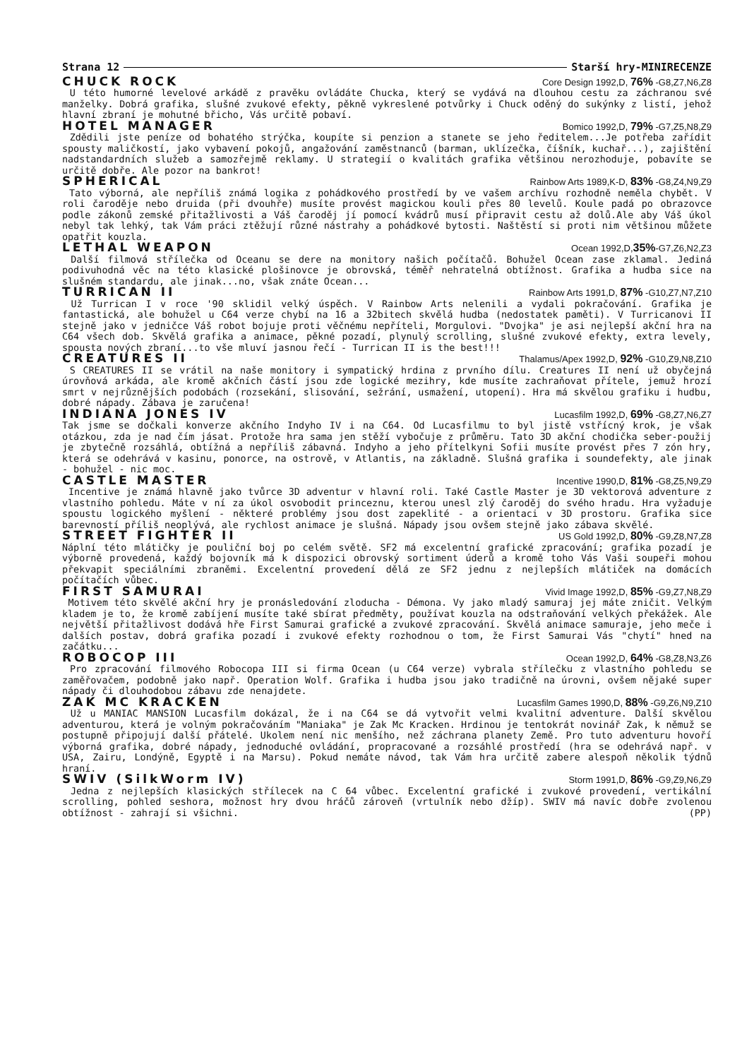Strana 12 Starší hry-MINIRECENZE
CHUCK ROCK Core Design 1992,D, 76% -G8,Z7,N6,Z8
U této humorné levelové arkádě z pravěku ovládáte Chucka, který se vydává na dlouhou cestu za záchranou své manželky. Dobrá grafika, slušné zvukové efekty, pěkně vykreslené potvůrky i Chuck oděný do sukýnky z listí, jehož hlavní zbraní je mohutné břicho, Vás určitě pobaví.
HOTEL MANAGER Bomico 1992,D, 79% -G7,Z5,N8,Z9
Zdědili jste peníze od bohatého strýčka, koupíte si penzion a stanete se jeho ředitelem...Je potřeba zařídit spousty maličkostí, jako vybavení pokojů, angažování zaměstnanců (barman, uklízečka, číšník, kuchař...), zajištění nadstandardních služeb a samozřejmě reklamy. U strategií o kvalitách grafika většinou nerozhoduje, pobavíte se určitě dobře. Ale pozor na bankrot!
SPHERICAL Rainbow Arts 1989,K-D, 83% -G8,Z4,N9,Z9
Tato výborná, ale nepříliš známá logika z pohádkového prostředí by ve vašem archívu rozhodně neměla chybět. V roli čaroděje nebo druida (při dvouhře) musíte provést magickou kouli přes 80 levelů. Koule padá po obrazovce podle zákonů zemské přitažlivosti a Váš čaroděj jí pomocí kvádrů musí připravit cestu až dolů.Ale aby Váš úkol nebyl tak lehký, tak Vám práci ztěžují různé nástrahy a pohádkové bytosti. Naštěstí si proti nim většinou můžete opatřit kouzla.
LETHAL WEAPON Ocean 1992,D,35%-G7,Z6,N2,Z3
Další filmová střílečka od Oceanu se dere na monitory našich počítačů. Bohužel Ocean zase zklamal. Jediná podivuhodná věc na této klasické plošinovce je obrovská, téměř nehratelná obtížnost. Grafika a hudba sice na slušném standardu, ale jinak...no, však znáte Ocean...
TURRICAN II Rainbow Arts 1991,D, 87% -G10,Z7,N7,Z10
Už Turrican I v roce '90 sklidil velký úspěch. V Rainbow Arts nelenili a vydali pokračování. Grafika je fantastická, ale bohužel u C64 verze chybí na 16 a 32bitech skvělá hudba (nedostatek paměti). V Turricanovi II stejně jako v jedničce Váš robot bojuje proti věčnému nepříteli, Morgulovi. "Dvojka" je asi nejlepší akční hra na C64 všech dob. Skvělá grafika a animace, pěkné pozadí, plynulý scrolling, slušné zvukové efekty, extra levely, spousta nových zbraní...to vše mluví jasnou řečí - Turrican II is the best!!!
CREATURES II Thalamus/Apex 1992,D, 92% -G10,Z9,N8,Z10
S CREATURES II se vrátil na naše monitory i sympatický hrdina z prvního dílu. Creatures II není už obyčejná úrovňová arkáda, ale kromě akčních částí jsou zde logické mezihry, kde musíte zachraňovat přítele, jemuž hrozí smrt v nejrůznějších podobách (rozsekání, slisování, sežrání, usmažení, utopení). Hra má skvělou grafiku i hudbu, dobré nápady. Zábava je zaručena!
INDIANA JONES IV Lucasfilm 1992,D, 69% -G8,Z7,N6,Z7
Tak jsme se dočkali konverze akčního Indyho IV i na C64. Od Lucasfilmu to byl jistě vstřícný krok, je však otázkou, zda je nad čím jásat. Protože hra sama jen stěží vybočuje z průměru. Tato 3D akční chodička seber-použij je zbytečně rozsáhlá, obtížná a nepříliš zábavná. Indyho a jeho přítelkyni Sofii musíte provést přes 7 zón hry, která se odehrává v kasinu, ponorce, na ostrově, v Atlantis, na základně. Slušná grafika i soundefekty, ale jinak - bohužel - nic moc.
CASTLE MASTER Incentive 1990,D, 81% -G8,Z5,N9,Z9
Incentive je známá hlavně jako tvůrce 3D adventur v hlavní roli. Také Castle Master je 3D vektorová adventure z vlastního pohledu. Máte v ní za úkol osvobodit princeznu, kterou unesl zlý čaroděj do svého hradu. Hra vyžaduje spoustu logického myšlení - některé problémy jsou dost zapeklité - a orientaci v 3D prostoru. Grafika sice barevností příliš neoplývá, ale rychlost animace je slušná. Nápady jsou ovšem stejně jako zábava skvělé.
STREET FIGHTER II US Gold 1992,D, 80% -G9,Z8,N7,Z8
Náplní této mlátičky je pouliční boj po celém světě. SF2 má excelentní grafické zpracování; grafika pozadí je výborně provedená, každý bojovník má k dispozici obrovský sortiment úderů a kromě toho Vás Vaši soupeři mohou překvapit speciálními zbraněmi. Excelentní provedení dělá ze SF2 jednu z nejlepších mlátiček na domácích počítačích vůbec.
FIRST SAMURAI Vivid Image 1992,D, 85% -G9,Z7,N8,Z9
Motivem této skvělé akční hry je pronásledování zloducha - Démona. Vy jako mladý samuraj jej máte zničit. Velkým kladem je to, že kromě zabíjení musíte také sbírat předměty, používat kouzla na odstraňování velkých překážek. Ale největší přitažlivost dodává hře First Samurai grafické a zvukové zpracování. Skvělá animace samuraje, jeho meče i dalších postav, dobrá grafika pozadí i zvukové efekty rozhodnou o tom, že First Samurai Vás "chytí" hned na začátku...
ROBOCOP III Ocean 1992,D, 64% -G8,Z8,N3,Z6
Pro zpracování filmového Robocopa III si firma Ocean (u C64 verze) vybrala střílečku z vlastního pohledu se zaměřovačem, podobně jako např. Operation Wolf. Grafika i hudba jsou jako tradičně na úrovni, ovšem nějaké super nápady či dlouhodobou zábavu zde nenajdete.
ZAK MC KRACKEN Lucasfilm Games 1990,D, 88% -G9,Z6,N9,Z10
Už u MANIAC MANSION Lucasfilm dokázal, že i na C64 se dá vytvořit velmi kvalitní adventure. Další skvělou adventurou, která je volným pokračováním "Maniaka" je Zak Mc Kracken. Hrdinou je tentokrát novinář Zak, k němuž se postupně připojují další přátelé. Ukolem není nic menšího, než záchrana planety Země. Pro tuto adventuru hovoří výborná grafika, dobré nápady, jednoduché ovládání, propracované a rozsáhlé prostředí (hra se odehrává např. v USA, Zairu, Londýně, Egyptě i na Marsu). Pokud nemáte návod, tak Vám hra určitě zabere alespoň několik týdnů hraní.
SWIV (SilkWorm IV) Storm 1991,D, 86% -G9,Z9,N6,Z9
Jedna z nejlepších klasických střílecek na C 64 vůbec. Excelentní grafické i zvukové provedení, vertikální scrolling, pohled seshora, možnost hry dvou hráčů zároveň (vrtulník nebo džíp). SWIV má navíc dobře zvolenou obtížnost - zahrají si všichni. (PP)